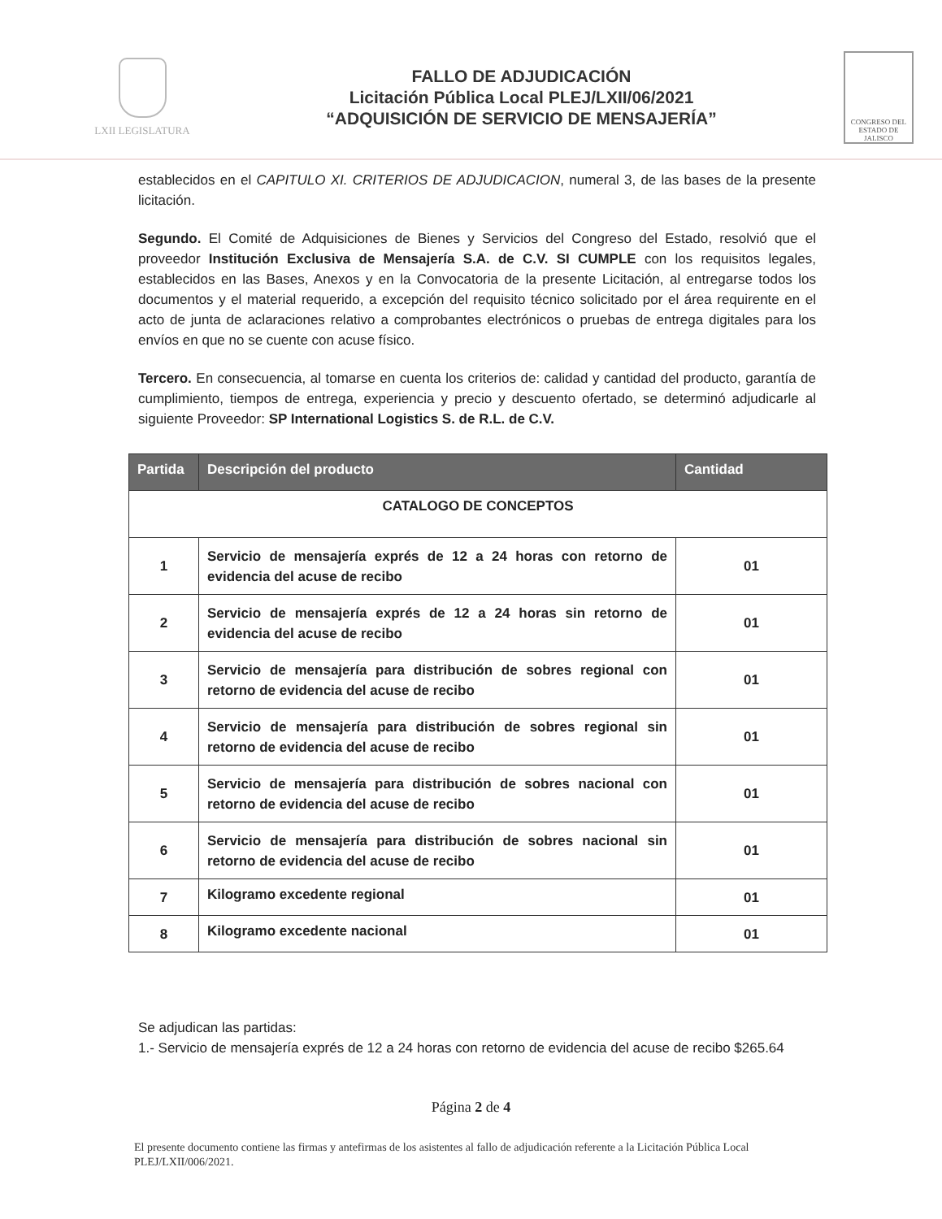LXII LEGISLATURA
FALLO DE ADJUDICACIÓN
Licitación Pública Local PLEJ/LXII/06/2021
“ADQUISICIÓN DE SERVICIO DE MENSAJERÍA”
CONGRESO DEL ESTADO DE JALISCO
establecidos en el CAPITULO XI. CRITERIOS DE ADJUDICACION, numeral 3, de las bases de la presente licitación.
Segundo. El Comité de Adquisiciones de Bienes y Servicios del Congreso del Estado, resolvió que el proveedor Institución Exclusiva de Mensajería S.A. de C.V. SI CUMPLE con los requisitos legales, establecidos en las Bases, Anexos y en la Convocatoria de la presente Licitación, al entregarse todos los documentos y el material requerido, a excepción del requisito técnico solicitado por el área requirente en el acto de junta de aclaraciones relativo a comprobantes electrónicos o pruebas de entrega digitales para los envíos en que no se cuente con acuse físico.
Tercero. En consecuencia, al tomarse en cuenta los criterios de: calidad y cantidad del producto, garantía de cumplimiento, tiempos de entrega, experiencia y precio y descuento ofertado, se determinó adjudicarle al siguiente Proveedor: SP International Logistics S. de R.L. de C.V.
| Partida | Descripción del producto | Cantidad |
| --- | --- | --- |
| CATALOGO DE CONCEPTOS | | |
| 1 | Servicio de mensajería exprés de 12 a 24 horas con retorno de evidencia del acuse de recibo | 01 |
| 2 | Servicio de mensajería exprés de 12 a 24 horas sin retorno de evidencia del acuse de recibo | 01 |
| 3 | Servicio de mensajería para distribución de sobres regional con retorno de evidencia del acuse de recibo | 01 |
| 4 | Servicio de mensajería para distribución de sobres regional sin retorno de evidencia del acuse de recibo | 01 |
| 5 | Servicio de mensajería para distribución de sobres nacional con retorno de evidencia del acuse de recibo | 01 |
| 6 | Servicio de mensajería para distribución de sobres nacional sin retorno de evidencia del acuse de recibo | 01 |
| 7 | Kilogramo excedente regional | 01 |
| 8 | Kilogramo excedente nacional | 01 |
Se adjudican las partidas:
1.- Servicio de mensajería exprés de 12 a 24 horas con retorno de evidencia del acuse de recibo $265.64
Página 2 de 4
El presente documento contiene las firmas y antefirmas de los asistentes al fallo de adjudicación referente a la Licitación Pública Local PLEJ/LXII/006/2021.